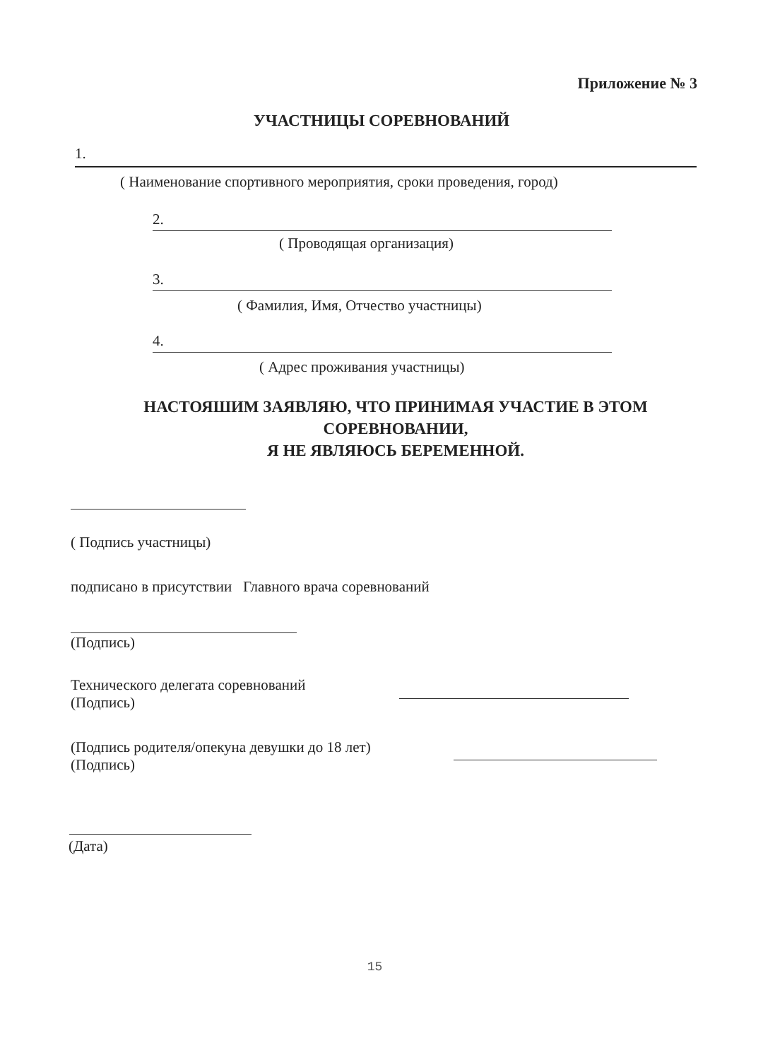Приложение № 3
УЧАСТНИЦЫ СОРЕВНОВАНИЙ
1.
( Наименование спортивного мероприятия, сроки проведения, город)
2.
( Проводящая организация)
3.
( Фамилия, Имя, Отчество участницы)
4.
( Адрес проживания участницы)
НАСТОЯШИМ ЗАЯВЛЯЮ, ЧТО ПРИНИМАЯ УЧАСТИЕ В ЭТОМ СОРЕВНОВАНИИ,
Я НЕ ЯВЛЯЮСЬ БЕРЕМЕННОЙ.
( Подпись участницы)
подписано в присутствии Главного врача соревнований
(Подпись)
Технического делегата соревнований
(Подпись)
(Подпись родителя/опекуна девушки до 18 лет)
(Подпись)
(Дата)
15